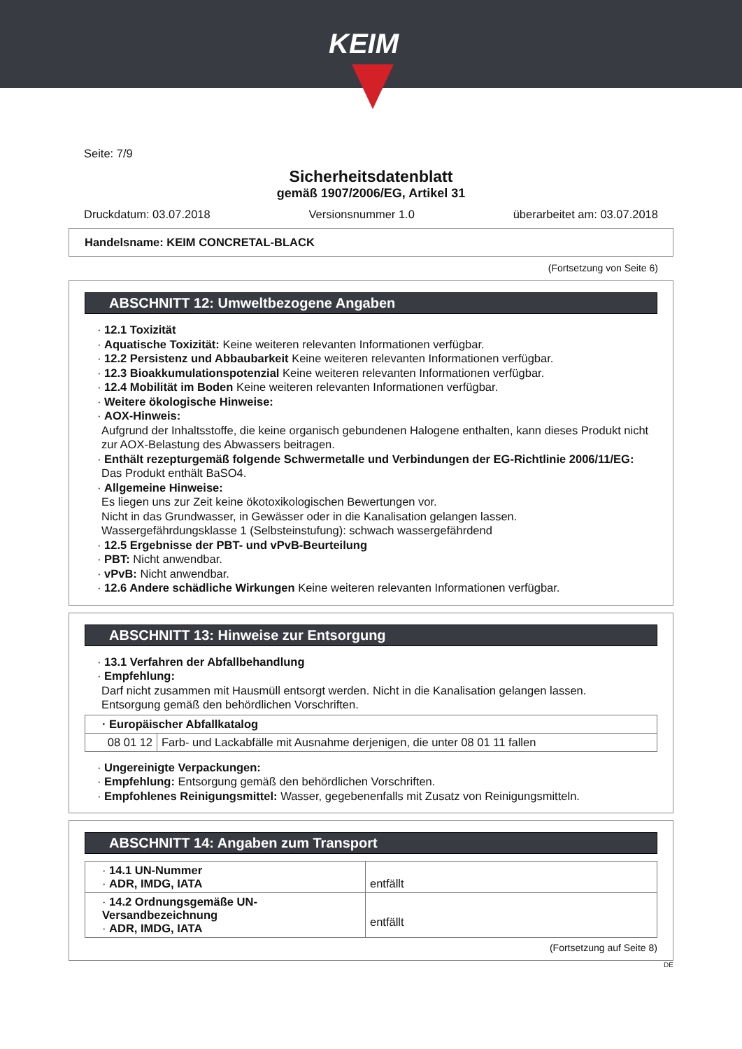KEIM
Seite: 7/9
Sicherheitsdatenblatt
gemäß 1907/2006/EG, Artikel 31
Druckdatum: 03.07.2018 Versionsnummer 1.0 überarbeitet am: 03.07.2018
Handelsname: KEIM CONCRETAL-BLACK
(Fortsetzung von Seite 6)
ABSCHNITT 12: Umweltbezogene Angaben
· 12.1 Toxizität
· Aquatische Toxizität: Keine weiteren relevanten Informationen verfügbar.
· 12.2 Persistenz und Abbaubarkeit Keine weiteren relevanten Informationen verfügbar.
· 12.3 Bioakkumulationspotenzial Keine weiteren relevanten Informationen verfügbar.
· 12.4 Mobilität im Boden Keine weiteren relevanten Informationen verfügbar.
· Weitere ökologische Hinweise:
· AOX-Hinweis:
Aufgrund der Inhaltsstoffe, die keine organisch gebundenen Halogene enthalten, kann dieses Produkt nicht zur AOX-Belastung des Abwassers beitragen.
· Enthält rezepturgemäß folgende Schwermetalle und Verbindungen der EG-Richtlinie 2006/11/EG:
Das Produkt enthält BaSO4.
· Allgemeine Hinweise:
Es liegen uns zur Zeit keine ökotoxikologischen Bewertungen vor.
Nicht in das Grundwasser, in Gewässer oder in die Kanalisation gelangen lassen.
Wassergefährdungsklasse 1 (Selbsteinstufung): schwach wassergefährdend
· 12.5 Ergebnisse der PBT- und vPvB-Beurteilung
· PBT: Nicht anwendbar.
· vPvB: Nicht anwendbar.
· 12.6 Andere schädliche Wirkungen Keine weiteren relevanten Informationen verfügbar.
ABSCHNITT 13: Hinweise zur Entsorgung
· 13.1 Verfahren der Abfallbehandlung
· Empfehlung:
Darf nicht zusammen mit Hausmüll entsorgt werden. Nicht in die Kanalisation gelangen lassen.
Entsorgung gemäß den behördlichen Vorschriften.
| · Europäischer Abfallkatalog | |
| 08 01 12 | Farb- und Lackabfälle mit Ausnahme derjenigen, die unter 08 01 11 fallen |
· Ungereinigte Verpackungen:
· Empfehlung: Entsorgung gemäß den behördlichen Vorschriften.
· Empfohlenes Reinigungsmittel: Wasser, gegebenenfalls mit Zusatz von Reinigungsmitteln.
ABSCHNITT 14: Angaben zum Transport
| · 14.1 UN-Nummer · ADR, IMDG, IATA | entfällt |
| · 14.2 Ordnungsgemäße UN-Versandbezeichnung · ADR, IMDG, IATA | entfällt |
(Fortsetzung auf Seite 8)
DE